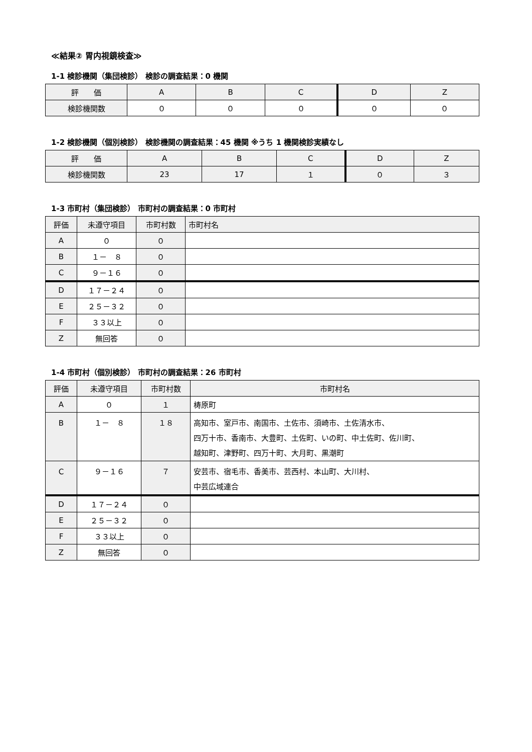≪結果② 胃内視鏡検査≫
1-1 検診機関（集団検診） 検診の調査結果：0 機関
| 評 価 | A | B | C | D | Z |
| --- | --- | --- | --- | --- | --- |
| 検診機関数 | ０ | ０ | ０ | ０ | ０ |
1-2 検診機関（個別検診） 検診機関の調査結果：45 機関 ※うち 1 機関検診実績なし
| 評 価 | A | B | C | D | Z |
| --- | --- | --- | --- | --- | --- |
| 検診機関数 | 23 | 17 | １ | ０ | ３ |
1-3 市町村（集団検診） 市町村の調査結果：0 市町村
| 評価 | 未遵守項目 | 市町村数 | 市町村名 |
| --- | --- | --- | --- |
| A | ０ | ０ | |
| B | １－ ８ | ０ | |
| C | ９－１６ | ０ | |
| D | １７－２４ | ０ | |
| E | ２５－３２ | ０ | |
| F | ３３以上 | ０ | |
| Z | 無回答 | ０ | |
1-4 市町村（個別検診） 市町村の調査結果：26 市町村
| 評価 | 未遵守項目 | 市町村数 | 市町村名 |
| --- | --- | --- | --- |
| A | ０ | １ | 梼原町 |
| B | １－ ８ | １８ | 高知市、室戸市、南国市、土佐市、須崎市、土佐清水市、 四万十市、香南市、大豊町、土佐町、いの町、中土佐町、佐川町、 越知町、津野町、四万十町、大月町、黒潮町 |
| C | ９－１６ | ７ | 安芸市、宿毛市、香美市、芸西村、本山町、大川村、 中芸広域連合 |
| D | １７－２４ | ０ | |
| E | ２５－３２ | ０ | |
| F | ３３以上 | ０ | |
| Z | 無回答 | ０ | |